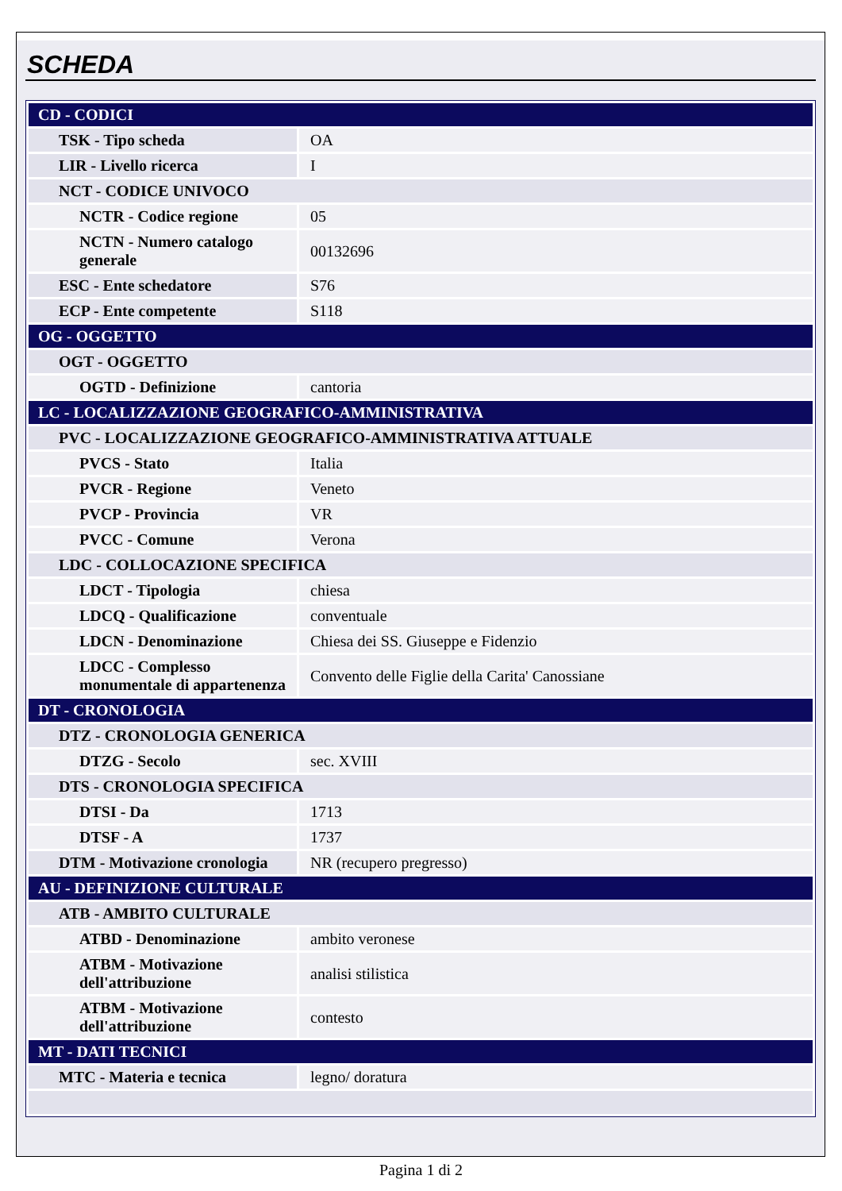SCHEDA
| CD - CODICI | |
| TSK - Tipo scheda | OA |
| LIR - Livello ricerca | I |
| NCT - CODICE UNIVOCO | |
| NCTR - Codice regione | 05 |
| NCTN - Numero catalogo generale | 00132696 |
| ESC - Ente schedatore | S76 |
| ECP - Ente competente | S118 |
| OG - OGGETTO | |
| OGT - OGGETTO | |
| OGTD - Definizione | cantoria |
| LC - LOCALIZZAZIONE GEOGRAFICO-AMMINISTRATIVA | |
| PVC - LOCALIZZAZIONE GEOGRAFICO-AMMINISTRATIVA ATTUALE | |
| PVCS - Stato | Italia |
| PVCR - Regione | Veneto |
| PVCP - Provincia | VR |
| PVCC - Comune | Verona |
| LDC - COLLOCAZIONE SPECIFICA | |
| LDCT - Tipologia | chiesa |
| LDCQ - Qualificazione | conventuale |
| LDCN - Denominazione | Chiesa dei SS. Giuseppe e Fidenzio |
| LDCC - Complesso monumentale di appartenenza | Convento delle Figlie della Carita' Canossiane |
| DT - CRONOLOGIA | |
| DTZ - CRONOLOGIA GENERICA | |
| DTZG - Secolo | sec. XVIII |
| DTS - CRONOLOGIA SPECIFICA | |
| DTSI - Da | 1713 |
| DTSF - A | 1737 |
| DTM - Motivazione cronologia | NR (recupero pregresso) |
| AU - DEFINIZIONE CULTURALE | |
| ATB - AMBITO CULTURALE | |
| ATBD - Denominazione | ambito veronese |
| ATBM - Motivazione dell'attribuzione | analisi stilistica |
| ATBM - Motivazione dell'attribuzione | contesto |
| MT - DATI TECNICI | |
| MTC - Materia e tecnica | legno/ doratura |
Pagina 1 di 2